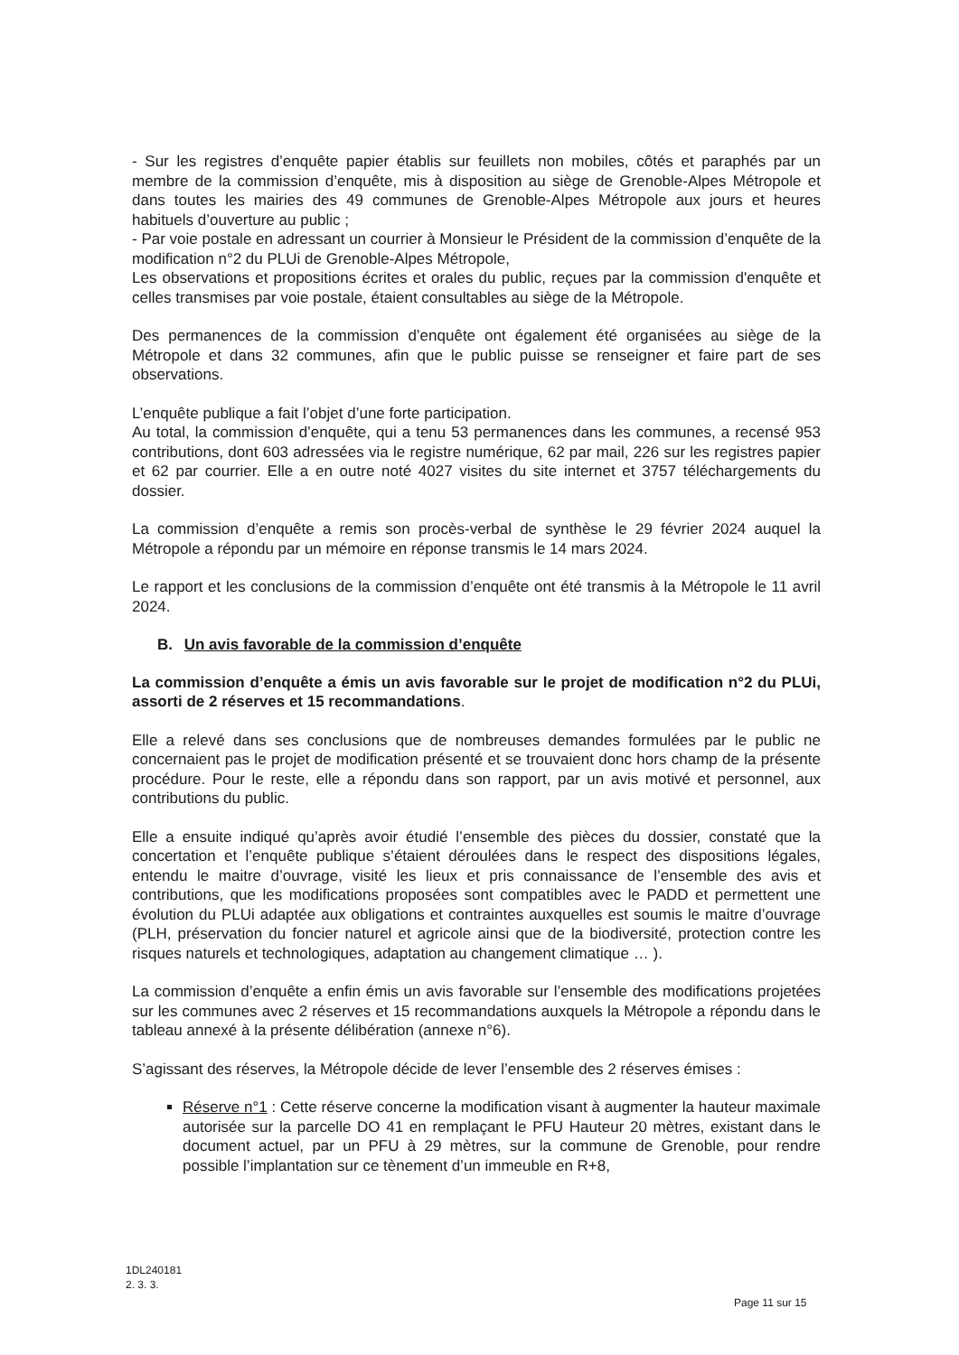- Sur les registres d’enquête papier établis sur feuillets non mobiles, côtés et paraphés par un membre de la commission d’enquête, mis à disposition au siège de Grenoble-Alpes Métropole et dans toutes les mairies des 49 communes de Grenoble-Alpes Métropole aux jours et heures habituels d’ouverture au public ;
- Par voie postale en adressant un courrier à Monsieur le Président de la commission d’enquête de la modification n°2 du PLUi de Grenoble-Alpes Métropole,
Les observations et propositions écrites et orales du public, reçues par la commission d'enquête et celles transmises par voie postale, étaient consultables au siège de la Métropole.
Des permanences de la commission d’enquête ont également été organisées au siège de la Métropole et dans 32 communes, afin que le public puisse se renseigner et faire part de ses observations.
L’enquête publique a fait l’objet d’une forte participation.
Au total, la commission d’enquête, qui a tenu 53 permanences dans les communes, a recensé 953 contributions, dont 603 adressées via le registre numérique, 62 par mail, 226 sur les registres papier et 62 par courrier. Elle a en outre noté 4027 visites du site internet et 3757 téléchargements du dossier.
La commission d’enquête a remis son procès-verbal de synthèse le 29 février 2024 auquel la Métropole a répondu par un mémoire en réponse transmis le 14 mars 2024.
Le rapport et les conclusions de la commission d’enquête ont été transmis à la Métropole le 11 avril 2024.
B. Un avis favorable de la commission d’enquête
La commission d’enquête a émis un avis favorable sur le projet de modification n°2 du PLUi, assorti de 2 réserves et 15 recommandations.
Elle a relevé dans ses conclusions que de nombreuses demandes formulées par le public ne concernaient pas le projet de modification présenté et se trouvaient donc hors champ de la présente procédure. Pour le reste, elle a répondu dans son rapport, par un avis motivé et personnel, aux contributions du public.
Elle a ensuite indiqué qu’après avoir étudié l’ensemble des pièces du dossier, constaté que la concertation et l’enquête publique s’étaient déroulées dans le respect des dispositions légales, entendu le maitre d’ouvrage, visité les lieux et pris connaissance de l’ensemble des avis et contributions, que les modifications proposées sont compatibles avec le PADD et permettent une évolution du PLUi adaptée aux obligations et contraintes auxquelles est soumis le maitre d’ouvrage (PLH, préservation du foncier naturel et agricole ainsi que de la biodiversité, protection contre les risques naturels et technologiques, adaptation au changement climatique … ).
La commission d’enquête a enfin émis un avis favorable sur l’ensemble des modifications projetées sur les communes avec 2 réserves et 15 recommandations auxquels la Métropole a répondu dans le tableau annexé à la présente délibération (annexe n°6).
S’agissant des réserves, la Métropole décide de lever l’ensemble des 2 réserves émises :
Réserve n°1 : Cette réserve concerne la modification visant à augmenter la hauteur maximale autorisée sur la parcelle DO 41 en remplaçant le PFU Hauteur 20 mètres, existant dans le document actuel, par un PFU à 29 mètres, sur la commune de Grenoble, pour rendre possible l’implantation sur ce tènement d’un immeuble en R+8,
1DL240181
2. 3. 3.
Page 11 sur 15